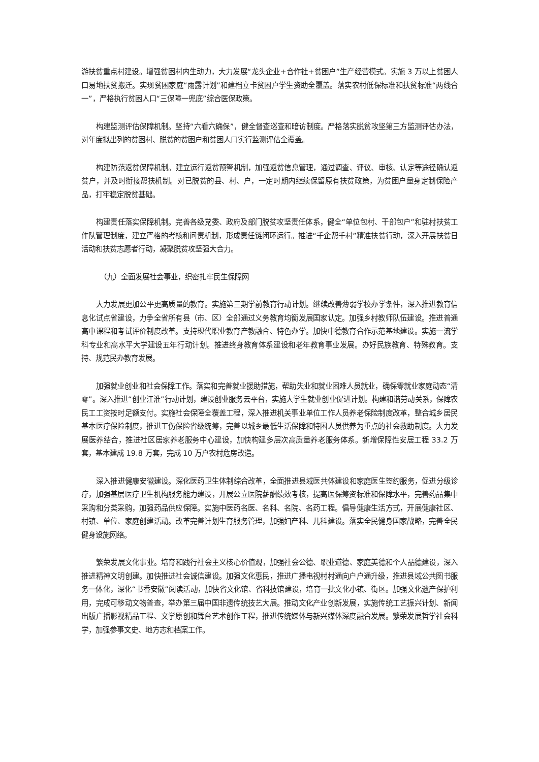游扶贫重点村建设。增强贫困村内生动力，大力发展“龙头企业+合作社+贫困户”生产经营模式。实施 3 万以上贫困人口易地扶贫搬迁。实现贫困家庭“雨露计划”和建档立卡贫困户学生资助全覆盖。落实农村低保标准和扶贫标准“两线合一”，严格执行贫困人口“三保障一兜底”综合医保政策。
构建监测评估保障机制。坚持“六看六确保”，健全督查巡查和暗访制度。严格落实脱贫攻坚第三方监测评估办法，对年度拟出列的贫困村、脱贫的贫困户和贫困人口实行监测评估全覆盖。
构建防范返贫保障机制。建立运行返贫预警机制，加强返贫信息管理，通过调查、评议、审核、认定等途径确认返贫户，并及时衔接帮扶机制。对已脱贫的县、村、户，一定时期内继续保留原有扶贫政策，为贫困户量身定制保险产品，打牢稳定脱贫基础。
构建责任落实保障机制。完善各级党委、政府及部门脱贫攻坚责任体系，健全“单位包村、干部包户”和驻村扶贫工作队管理制度，建立严格的考核和问责机制，形成责任链闭环运行。推进“千企帮千村”精准扶贫行动，深入开展扶贫日活动和扶贫志愿者行动，凝聚脱贫攻坚强大合力。
（九）全面发展社会事业，织密扎牢民生保障网
大力发展更加公平更高质量的教育。实施第三期学前教育行动计划。继续改善薄弱学校办学条件，深入推进教育信息化试点省建设，力争全省所有县（市、区）全部通过义务教育均衡发展国家认定。加强乡村教师队伍建设。推进普通高中课程和考试评价制度改革。支持现代职业教育产教融合、特色办学。加快中德教育合作示范基地建设。实施一流学科专业和高水平大学建设五年行动计划。推进终身教育体系建设和老年教育事业发展。办好民族教育、特殊教育。支持、规范民办教育发展。
加强就业创业和社会保障工作。落实和完善就业援助措施，帮助失业和就业困难人员就业，确保零就业家庭动态“清零”。深入推进“创业江淮”行动计划，建设创业服务云平台，实施大学生就业创业促进计划。构建和谐劳动关系，保障农民工工资按时足额支付。实施社会保障全覆盖工程，深入推进机关事业单位工作人员养老保险制度改革，整合城乡居民基本医疗保险制度，推进工伤保险省级统筹，完善以城乡最低生活保障和特困人员供养为重点的社会救助制度。大力发展医养结合，推进社区居家养老服务中心建设，加快构建多层次高质量养老服务体系。新增保障性安居工程 33.2 万套，基本建成 19.8 万套，完成 10 万户农村危房改造。
深入推进健康安徽建设。深化医药卫生体制综合改革，全面推进县域医共体建设和家庭医生签约服务，促进分级诊疗，加强基层医疗卫生机构服务能力建设，开展公立医院薪酬绩效考核，提高医保筹资标准和保障水平，完善药品集中采购和分类采购，加强药品供应保障。实施中医药名医、名科、名院、名药工程。倡导健康生活方式，开展健康社区、村镇、单位、家庭创建活动。改革完善计划生育服务管理，加强妇产科、儿科建设。落实全民健身国家战略，完善全民健身设施网络。
繁荣发展文化事业。培育和践行社会主义核心价值观，加强社会公德、职业道德、家庭美德和个人品德建设，深入推进精神文明创建。加快推进社会诚信建设。加强文化惠民，推进广播电视村村通向户户通升级，推进县域公共图书服务一体化，深化“书香安徽”阅读活动，加快省文化馆、省科技馆建设，培育一批文化小镇、街区。加强文化遗产保护利用，完成可移动文物普查，举办第三届中国非遗传统技艺大展。推动文化产业创新发展，实施传统工艺振兴计划、新闻出版广播影视精品工程、文学原创和舞台艺术创作工程，推进传统媒体与新兴媒体深度融合发展。繁荣发展哲学社会科学，加强参事文史、地方志和档案工作。